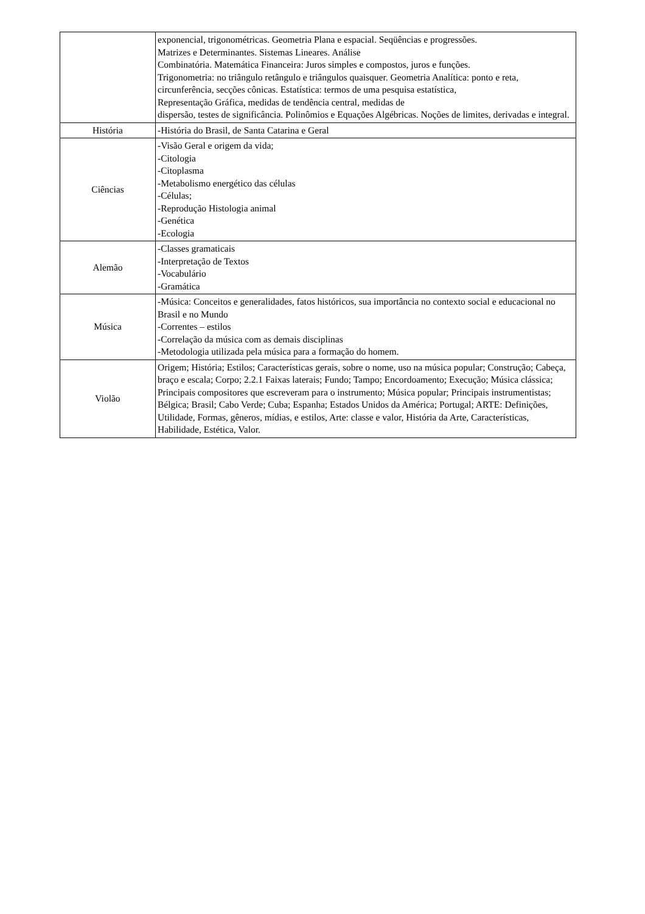| | exponencial, trigonométricas. Geometria Plana e espacial. Seqüências e progressões. Matrizes e Determinantes. Sistemas Lineares. Análise Combinatória. Matemática Financeira: Juros simples e compostos, juros e funções. Trigonometria: no triângulo retângulo e triângulos quaisquer. Geometria Analítica: ponto e reta, circunferência, secções cônicas. Estatística: termos de uma pesquisa estatística, Representação Gráfica, medidas de tendência central, medidas de dispersão, testes de significância. Polinômios e Equações Algébricas. Noções de limites, derivadas e integral. |
| História | -História do Brasil, de Santa Catarina e Geral |
| Ciências | -Visão Geral e origem da vida; -Citologia -Citoplasma -Metabolismo energético das células -Células; -Reprodução Histologia animal -Genética -Ecologia |
| Alemão | -Classes gramaticais -Interpretação de Textos -Vocabulário -Gramática |
| Música | -Música: Conceitos e generalidades, fatos históricos, sua importância no contexto social e educacional no Brasil e no Mundo -Correntes – estilos -Correlação da música com as demais disciplinas -Metodologia utilizada pela música para a formação do homem. |
| Violão | Origem; História; Estilos; Características gerais, sobre o nome, uso na música popular; Construção; Cabeça, braço e escala; Corpo; 2.2.1 Faixas laterais; Fundo; Tampo; Encordoamento; Execução; Música clássica; Principais compositores que escreveram para o instrumento; Música popular; Principais instrumentistas; Bélgica; Brasil; Cabo Verde; Cuba; Espanha; Estados Unidos da América; Portugal; ARTE: Definições, Utilidade, Formas, gêneros, mídias, e estilos, Arte: classe e valor, História da Arte, Características, Habilidade, Estética, Valor. |